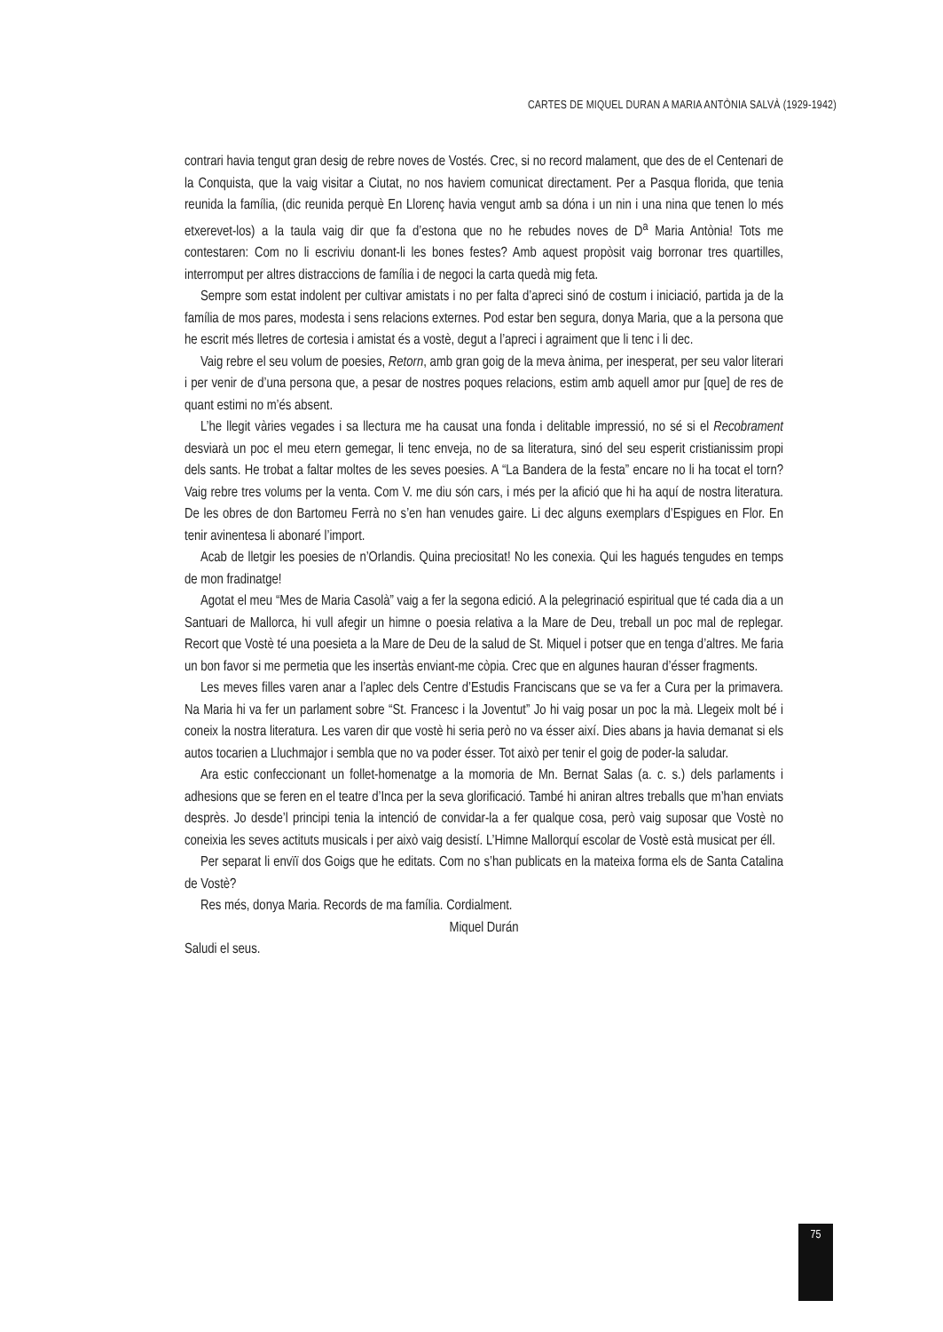CARTES DE MIQUEL DURAN A MARIA ANTÒNIA SALVÀ (1929-1942)
contrari havia tengut gran desig de rebre noves de Vostés. Crec, si no record malament, que des de el Centenari de la Conquista, que la vaig visitar a Ciutat, no nos haviem comunicat directament. Per a Pasqua florida, que tenia reunida la família, (dic reunida perquè En Llorenç havia vengut amb sa dóna i un nin i una nina que tenen lo més etxerevet-los) a la taula vaig dir que fa d’estona que no he rebudes noves de D<sup>a</sup> Maria Antònia! Tots me contestaren: Com no li escriviu donant-li les bones festes? Amb aquest propòsit vaig borronar tres quartilles, interromput per altres distraccions de família i de negoci la carta quedà mig feta.
Sempre som estat indolent per cultivar amistats i no per falta d’apreci sinó de costum i iniciació, partida ja de la família de mos pares, modesta i sens relacions externes. Pod estar ben segura, donya Maria, que a la persona que he escrit més lletres de cortesia i amistat és a vostè, degut a l’apreci i agraiment que li tenc i li dec.
Vaig rebre el seu volum de poesies, Retorn, amb gran goig de la meva ànima, per inesperat, per seu valor literari i per venir de d’una persona que, a pesar de nostres poques relacions, estim amb aquell amor pur [que] de res de quant estimi no m’és absent.
L’he llegit vàries vegades i sa llectura me ha causat una fonda i delitable impressió, no sé si el Recobrament desviarà un poc el meu etern gemegar, li tenc enveja, no de sa literatura, sinó del seu esperit cristianissim propi dels sants. He trobat a faltar moltes de les seves poesies. A “La Bandera de la festa” encare no li ha tocat el torn? Vaig rebre tres volums per la venta. Com V. me diu són cars, i més per la afició que hi ha aquí de nostra literatura. De les obres de don Bartomeu Ferrà no s’en han venudes gaire. Li dec alguns exemplars d’Espigues en Flor. En tenir avinentesa li abonaré l’import.
Acab de lletgir les poesies de n’Orlandis. Quina preciositat! No les conexia. Qui les hagués tengudes en temps de mon fradinatge!
Agotat el meu “Mes de Maria Casolà” vaig a fer la segona edició. A la pelegrinació espiritual que té cada dia a un Santuari de Mallorca, hi vull afegir un himne o poesia relativa a la Mare de Deu, treball un poc mal de replegar. Recort que Vostè té una poesieta a la Mare de Deu de la salud de St. Miquel i potser que en tenga d’altres. Me faria un bon favor si me permetia que les insertàs enviant-me còpia. Crec que en algunes hauran d’ésser fragments.
Les meves filles varen anar a l’aplec dels Centre d’Estudis Franciscans que se va fer a Cura per la primavera. Na Maria hi va fer un parlament sobre “St. Francesc i la Joventut” Jo hi vaig posar un poc la mà. Llegeix molt bé i coneix la nostra literatura. Les varen dir que vostè hi seria però no va ésser així. Dies abans ja havia demanat si els autos tocarien a Lluchmajor i sembla que no va poder ésser. Tot això per tenir el goig de poder-la saludar.
Ara estic confeccionant un follet-homenatge a la momoria de Mn. Bernat Salas (a. c. s.) dels parlaments i adhesions que se feren en el teatre d’Inca per la seva glorificació. També hi aniran altres treballs que m’han enviats desprès. Jo desde’l principi tenia la intenció de convidar-la a fer qualque cosa, però vaig suposar que Vostè no coneixia les seves actituts musicals i per això vaig desistí. L’Himne Mallorquí escolar de Vostè està musicat per éll.
Per separat li envïï dos Goigs que he editats. Com no s’han publicats en la mateixa forma els de Santa Catalina de Vostè?
Res més, donya Maria. Records de ma família. Cordialment.
Miquel Durán
Saludi el seus.
75